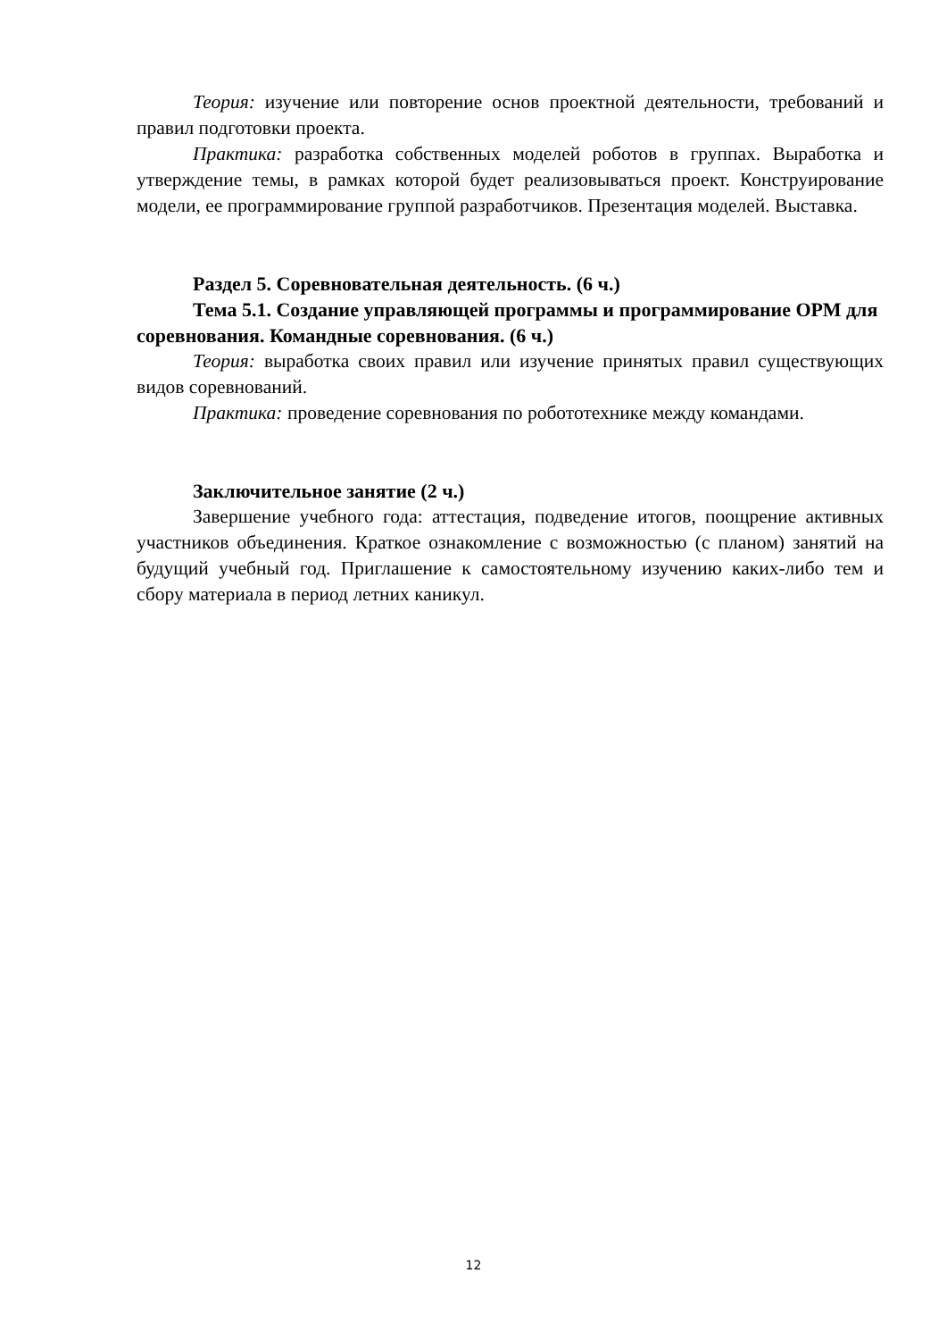Теория: изучение или повторение основ проектной деятельности, требований и правил подготовки проекта.
Практика: разработка собственных моделей роботов в группах. Выработка и утверждение темы, в рамках которой будет реализовываться проект. Конструирование модели, ее программирование группой разработчиков. Презентация моделей. Выставка.
Раздел 5. Соревновательная деятельность. (6 ч.)
Тема 5.1. Создание управляющей программы и программирование ОРМ для соревнования. Командные соревнования. (6 ч.)
Теория: выработка своих правил или изучение принятых правил существующих видов соревнований.
Практика: проведение соревнования по робототехнике между командами.
Заключительное занятие (2 ч.)
Завершение учебного года: аттестация, подведение итогов, поощрение активных участников объединения. Краткое ознакомление с возможностью (с планом) занятий на будущий учебный год. Приглашение к самостоятельному изучению каких-либо тем и сбору материала в период летних каникул.
12